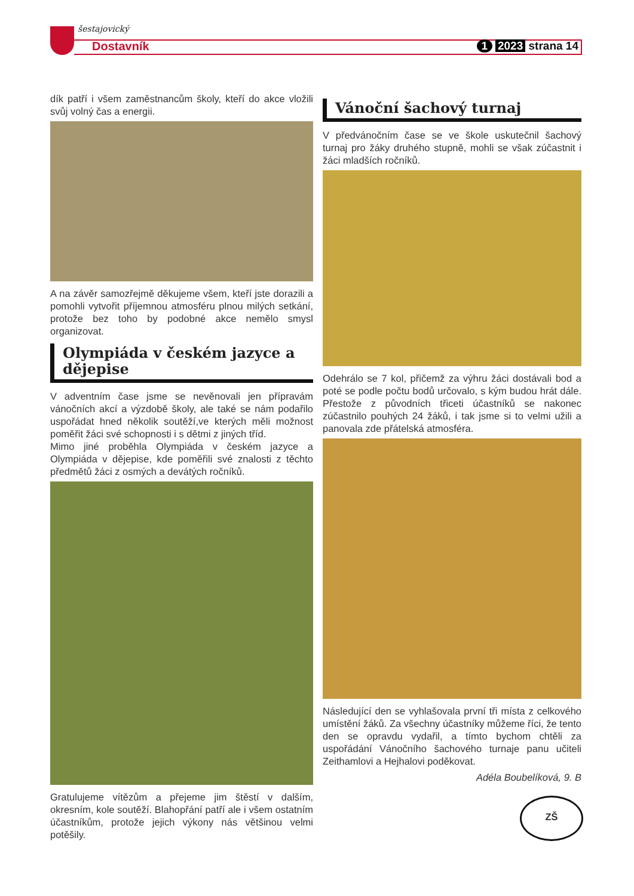šestajovický
Dostavník 1 2023 strana 14
dík patří i všem zaměstnancům školy, kteří do akce vložili svůj volný čas a energii.
A na závěr samozřejmě děkujeme všem, kteří jste dorazili a pomohli vytvořit příjemnou atmosféru plnou milých setkání, protože bez toho by podobné akce nemělo smysl organizovat.
Olympiáda v českém jazyce a dějepise
V adventním čase jsme se nevěnovali jen přípravám vánočních akcí a výzdobě školy, ale také se nám podařilo uspořádat hned několik soutěží,ve kterých měli možnost poměřit žáci své schopnosti i s dětmi z jiných tříd.
Mimo jiné proběhla Olympiáda v českém jazyce a Olympiáda v dějepise, kde poměřili své znalosti z těchto předmětů žáci z osmých a devátých ročníků.
Gratulujeme vítězům a přejeme jim štěstí v dalším, okresním, kole soutěží. Blahopřání patří ale i všem ostatním účastníkům, protože jejich výkony nás většinou velmi potěšily.
Vánoční šachový turnaj
V předvánočním čase se ve škole uskutečnil šachový turnaj pro žáky druhého stupně, mohli se však zúčastnit i žáci mladších ročníků.
Odehrálo se 7 kol, přičemž za výhru žáci dostávali bod a poté se podle počtu bodů určovalo, s kým budou hrát dále. Přestože z původních třiceti účastníků se nakonec zúčastnilo pouhých 24 žáků, i tak jsme si to velmi užili a panovala zde přátelská atmosféra.
Následující den se vyhlašovala první tři místa z celkového umístění žáků. Za všechny účastníky můžeme říci, že tento den se opravdu vydařil, a tímto bychom chtěli za uspořádání Vánočního šachového turnaje panu učiteli Zeithamlovi a Hejhalovi poděkovat.
Adéla Boubelíková, 9. B
ZŠ